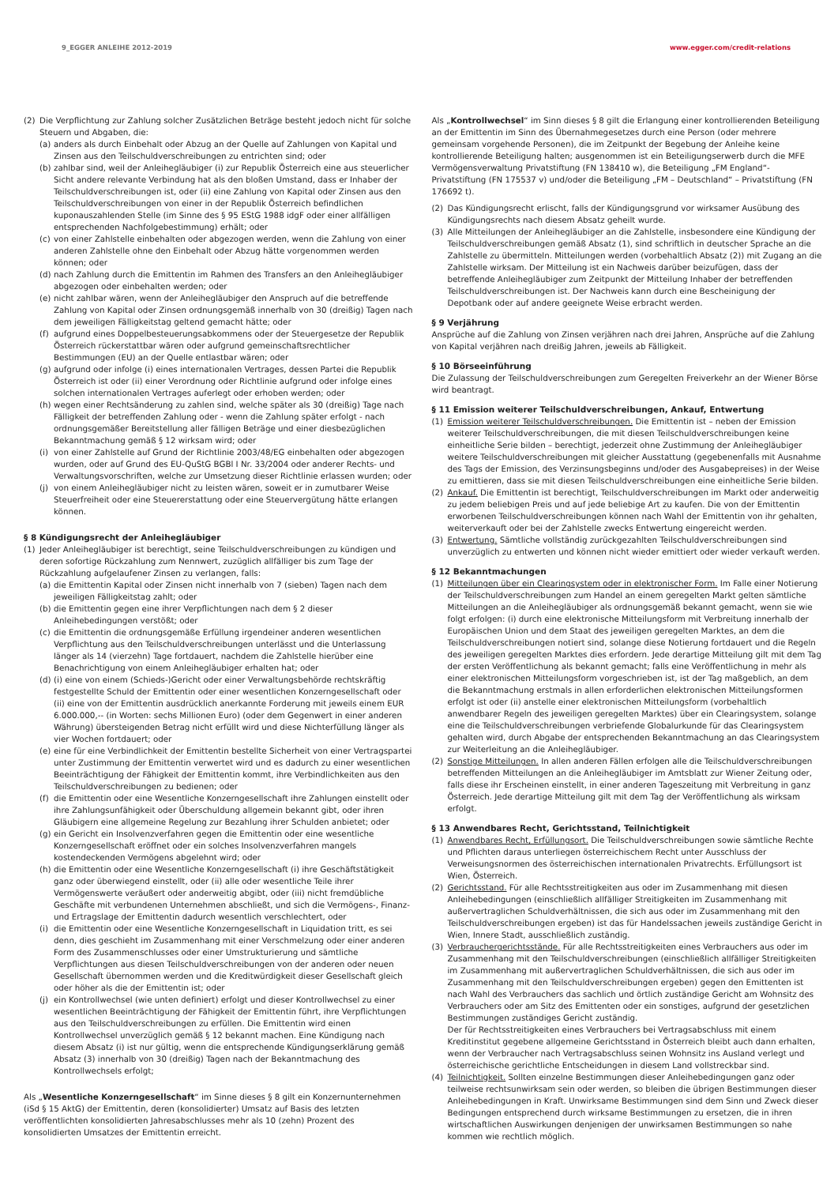9_EGGER ANLEIHE 2012-2019 www.egger.com/credit-relations
(2) Die Verpflichtung zur Zahlung solcher Zusätzlichen Beträge besteht jedoch nicht für solche Steuern und Abgaben, die:
(a) anders als durch Einbehalt oder Abzug an der Quelle auf Zahlungen von Kapital und Zinsen aus den Teilschuldverschreibungen zu entrichten sind; oder
(b) zahlbar sind, weil der Anleihegläubiger (i) zur Republik Österreich eine aus steuerlicher Sicht andere relevante Verbindung hat als den bloßen Umstand, dass er Inhaber der Teilschuldverschreibungen ist, oder (ii) eine Zahlung von Kapital oder Zinsen aus den Teilschuldverschreibungen von einer in der Republik Österreich befindlichen kuponauszahlenden Stelle (im Sinne des § 95 EStG 1988 idgF oder einer allfälligen entsprechenden Nachfolgebestimmung) erhält; oder
(c) von einer Zahlstelle einbehalten oder abgezogen werden, wenn die Zahlung von einer anderen Zahlstelle ohne den Einbehalt oder Abzug hätte vorgenommen werden können; oder
(d) nach Zahlung durch die Emittentin im Rahmen des Transfers an den Anleihegläubiger abgezogen oder einbehalten werden; oder
(e) nicht zahlbar wären, wenn der Anleihegläubiger den Anspruch auf die betreffende Zahlung von Kapital oder Zinsen ordnungsgemäß innerhalb von 30 (dreißig) Tagen nach dem jeweiligen Fälligkeitstag geltend gemacht hätte; oder
(f) aufgrund eines Doppelbesteuerungsabkommens oder der Steuergesetze der Republik Österreich rückerstattbar wären oder aufgrund gemeinschaftsrechtlicher Bestimmungen (EU) an der Quelle entlastbar wären; oder
(g) aufgrund oder infolge (i) eines internationalen Vertrages, dessen Partei die Republik Österreich ist oder (ii) einer Verordnung oder Richtlinie aufgrund oder infolge eines solchen internationalen Vertrages auferlegt oder erhoben werden; oder
(h) wegen einer Rechtsänderung zu zahlen sind, welche später als 30 (dreißig) Tage nach Fälligkeit der betreffenden Zahlung oder - wenn die Zahlung später erfolgt - nach ordnungsgemäßer Bereitstellung aller fälligen Beträge und einer diesbezüglichen Bekanntmachung gemäß § 12 wirksam wird; oder
(i) von einer Zahlstelle auf Grund der Richtlinie 2003/48/EG einbehalten oder abgezogen wurden, oder auf Grund des EU-QuStG BGBl I Nr. 33/2004 oder anderer Rechts- und Verwaltungsvorschriften, welche zur Umsetzung dieser Richtlinie erlassen wurden; oder
(j) von einem Anleihegläubiger nicht zu leisten wären, soweit er in zumutbarer Weise Steuerfreiheit oder eine Steuererstattung oder eine Steuervergütung hätte erlangen können.
§ 8 Kündigungsrecht der Anleihegläubiger
(1) Jeder Anleihegläubiger ist berechtigt, seine Teilschuldverschreibungen zu kündigen und deren sofortige Rückzahlung zum Nennwert, zuzüglich allfälliger bis zum Tage der Rückzahlung aufgelaufener Zinsen zu verlangen, falls:
(a) die Emittentin Kapital oder Zinsen nicht innerhalb von 7 (sieben) Tagen nach dem jeweiligen Fälligkeitstag zahlt; oder
(b) die Emittentin gegen eine ihrer Verpflichtungen nach dem § 2 dieser Anleihebedingungen verstößt; oder
(c) die Emittentin die ordnungsgemäße Erfüllung irgendeiner anderen wesentlichen Verpflichtung aus den Teilschuldverschreibungen unterlässt und die Unterlassung länger als 14 (vierzehn) Tage fortdauert, nachdem die Zahlstelle hierüber eine Benachrichtigung von einem Anleihegläubiger erhalten hat; oder
(d) (i) eine von einem (Schieds-)Gericht oder einer Verwaltungsbehörde rechtskräftig festgestellte Schuld der Emittentin oder einer wesentlichen Konzerngesellschaft oder (ii) eine von der Emittentin ausdrücklich anerkannte Forderung mit jeweils einem EUR 6.000.000,-- (in Worten: sechs Millionen Euro) (oder dem Gegenwert in einer anderen Währung) übersteigenden Betrag nicht erfüllt wird und diese Nichterfüllung länger als vier Wochen fortdauert; oder
(e) eine für eine Verbindlichkeit der Emittentin bestellte Sicherheit von einer Vertragspartei unter Zustimmung der Emittentin verwertet wird und es dadurch zu einer wesentlichen Beeinträchtigung der Fähigkeit der Emittentin kommt, ihre Verbindlichkeiten aus den Teilschuldverschreibungen zu bedienen; oder
(f) die Emittentin oder eine Wesentliche Konzerngesellschaft ihre Zahlungen einstellt oder ihre Zahlungsunfähigkeit oder Überschuldung allgemein bekannt gibt, oder ihren Gläubigern eine allgemeine Regelung zur Bezahlung ihrer Schulden anbietet; oder
(g) ein Gericht ein Insolvenzverfahren gegen die Emittentin oder eine wesentliche Konzerngesellschaft eröffnet oder ein solches Insolvenzverfahren mangels kostendeckenden Vermögens abgelehnt wird; oder
(h) die Emittentin oder eine Wesentliche Konzerngesellschaft (i) ihre Geschäftstätigkeit ganz oder überwiegend einstellt, oder (ii) alle oder wesentliche Teile ihrer Vermögenswerte veräußert oder anderweitig abgibt, oder (iii) nicht fremdübliche Geschäfte mit verbundenen Unternehmen abschließt, und sich die Vermögens-, Finanz- und Ertragslage der Emittentin dadurch wesentlich verschlechtert, oder
(i) die Emittentin oder eine Wesentliche Konzerngesellschaft in Liquidation tritt, es sei denn, dies geschieht im Zusammenhang mit einer Verschmelzung oder einer anderen Form des Zusammenschlusses oder einer Umstrukturierung und sämtliche Verpflichtungen aus diesen Teilschuldverschreibungen von der anderen oder neuen Gesellschaft übernommen werden und die Kreditwürdigkeit dieser Gesellschaft gleich oder höher als die der Emittentin ist; oder
(j) ein Kontrollwechsel (wie unten definiert) erfolgt und dieser Kontrollwechsel zu einer wesentlichen Beeinträchtigung der Fähigkeit der Emittentin führt, ihre Verpflichtungen aus den Teilschuldverschreibungen zu erfüllen. Die Emittentin wird einen Kontrollwechsel unverzüglich gemäß § 12 bekannt machen. Eine Kündigung nach diesem Absatz (i) ist nur gültig, wenn die entsprechende Kündigungserklärung gemäß Absatz (3) innerhalb von 30 (dreißig) Tagen nach der Bekanntmachung des Kontrollwechsels erfolgt;
Als „Wesentliche Konzerngesellschaft“ im Sinne dieses § 8 gilt ein Konzernunternehmen (iSd § 15 AktG) der Emittentin, deren (konsolidierter) Umsatz auf Basis des letzten veröffentlichten konsolidierten Jahresabschlusses mehr als 10 (zehn) Prozent des konsolidierten Umsatzes der Emittentin erreicht.
Als „Kontrollwechsel“ im Sinn dieses § 8 gilt die Erlangung einer kontrollierenden Beteiligung an der Emittentin im Sinn des Übernahmegesetzes durch eine Person (oder mehrere gemeinsam vorgehende Personen), die im Zeitpunkt der Begebung der Anleihe keine kontrollierende Beteiligung halten; ausgenommen ist ein Beteiligungserwerb durch die MFE Vermögensverwaltung Privatstiftung (FN 138410 w), die Beteiligung „FM England“-Privatstiftung (FN 175537 v) und/oder die Beteiligung „FM – Deutschland“ – Privatstiftung (FN 176692 t).
(2) Das Kündigungsrecht erlischt, falls der Kündigungsgrund vor wirksamer Ausübung des Kündigungsrechts nach diesem Absatz geheilt wurde.
(3) Alle Mitteilungen der Anleihegläubiger an die Zahlstelle, insbesondere eine Kündigung der Teilschuldverschreibungen gemäß Absatz (1), sind schriftlich in deutscher Sprache an die Zahlstelle zu übermitteln. Mitteilungen werden (vorbehaltlich Absatz (2)) mit Zugang an die Zahlstelle wirksam. Der Mitteilung ist ein Nachweis darüber beizufügen, dass der betreffende Anleihegläubiger zum Zeitpunkt der Mitteilung Inhaber der betreffenden Teilschuldverschreibungen ist. Der Nachweis kann durch eine Bescheinigung der Depotbank oder auf andere geeignete Weise erbracht werden.
§ 9 Verjährung
Ansprüche auf die Zahlung von Zinsen verjähren nach drei Jahren, Ansprüche auf die Zahlung von Kapital verjähren nach dreißig Jahren, jeweils ab Fälligkeit.
§ 10 Börseeinführung
Die Zulassung der Teilschuldverschreibungen zum Geregelten Freiverkehr an der Wiener Börse wird beantragt.
§ 11 Emission weiterer Teilschuldverschreibungen, Ankauf, Entwertung
(1) Emission weiterer Teilschuldverschreibungen. Die Emittentin ist – neben der Emission weiterer Teilschuldverschreibungen, die mit diesen Teilschuldverschreibungen keine einheitliche Serie bilden – berechtigt, jederzeit ohne Zustimmung der Anleihegläubiger weitere Teilschuldverschreibungen mit gleicher Ausstattung (gegebenenfalls mit Ausnahme des Tags der Emission, des Verzinsungsbeginns und/oder des Ausgabepreises) in der Weise zu emittieren, dass sie mit diesen Teilschuldverschreibungen eine einheitliche Serie bilden.
(2) Ankauf. Die Emittentin ist berechtigt, Teilschuldverschreibungen im Markt oder anderweitig zu jedem beliebigen Preis und auf jede beliebige Art zu kaufen. Die von der Emittentin erworbenen Teilschuldverschreibungen können nach Wahl der Emittentin von ihr gehalten, weiterverkauft oder bei der Zahlstelle zwecks Entwertung eingereicht werden.
(3) Entwertung. Sämtliche vollständig zurückgezahlten Teilschuldverschreibungen sind unverzüglich zu entwerten und können nicht wieder emittiert oder wieder verkauft werden.
§ 12 Bekanntmachungen
(1) Mitteilungen über ein Clearingsystem oder in elektronischer Form. Im Falle einer Notierung der Teilschuldverschreibungen zum Handel an einem geregelten Markt gelten sämtliche Mitteilungen an die Anleihegläubiger als ordnungsgemäß bekannt gemacht, wenn sie wie folgt erfolgen: (i) durch eine elektronische Mitteilungsform mit Verbreitung innerhalb der Europäischen Union und dem Staat des jeweiligen geregelten Marktes, an dem die Teilschuldverschreibungen notiert sind, solange diese Notierung fortdauert und die Regeln des jeweiligen geregelten Marktes dies erfordern. Jede derartige Mitteilung gilt mit dem Tag der ersten Veröffentlichung als bekannt gemacht; falls eine Veröffentlichung in mehr als einer elektronischen Mitteilungsform vorgeschrieben ist, ist der Tag maßgeblich, an dem die Bekanntmachung erstmals in allen erforderlichen elektronischen Mitteilungsformen erfolgt ist oder (ii) anstelle einer elektronischen Mitteilungsform (vorbehaltlich anwendbarer Regeln des jeweiligen geregelten Marktes) über ein Clearingsystem, solange eine die Teilschuldverschreibungen verbriefende Globalurkunde für das Clearingsystem gehalten wird, durch Abgabe der entsprechenden Bekanntmachung an das Clearingsystem zur Weiterleitung an die Anleihegläubiger.
(2) Sonstige Mitteilungen. In allen anderen Fällen erfolgen alle die Teilschuldverschreibungen betreffenden Mitteilungen an die Anleihegläubiger im Amtsblatt zur Wiener Zeitung oder, falls diese ihr Erscheinen einstellt, in einer anderen Tageszeitung mit Verbreitung in ganz Österreich. Jede derartige Mitteilung gilt mit dem Tag der Veröffentlichung als wirksam erfolgt.
§ 13 Anwendbares Recht, Gerichtsstand, Teilnichtigkeit
(1) Anwendbares Recht, Erfüllungsort. Die Teilschuldverschreibungen sowie sämtliche Rechte und Pflichten daraus unterliegen österreichischem Recht unter Ausschluss der Verweisungsnormen des österreichischen internationalen Privatrechts. Erfüllungsort ist Wien, Österreich.
(2) Gerichtsstand. Für alle Rechtsstreitigkeiten aus oder im Zusammenhang mit diesen Anleihebedingungen (einschließlich allfälliger Streitigkeiten im Zusammenhang mit außervertraglichen Schuldverhältnissen, die sich aus oder im Zusammenhang mit den Teilschuldverschreibungen ergeben) ist das für Handelssachen jeweils zuständige Gericht in Wien, Innere Stadt, ausschließlich zuständig.
(3) Verbrauchergerichtsstände. Für alle Rechtsstreitigkeiten eines Verbrauchers aus oder im Zusammenhang mit den Teilschuldverschreibungen (einschließlich allfälliger Streitigkeiten im Zusammenhang mit außervertraglichen Schuldverhältnissen, die sich aus oder im Zusammenhang mit den Teilschuldverschreibungen ergeben) gegen den Emittenten ist nach Wahl des Verbrauchers das sachlich und örtlich zuständige Gericht am Wohnsitz des Verbrauchers oder am Sitz des Emittenten oder ein sonstiges, aufgrund der gesetzlichen Bestimmungen zuständiges Gericht zuständig.
Der für Rechtsstreitigkeiten eines Verbrauchers bei Vertragsabschluss mit einem Kreditinstitut gegebene allgemeine Gerichtsstand in Österreich bleibt auch dann erhalten, wenn der Verbraucher nach Vertragsabschluss seinen Wohnsitz ins Ausland verlegt und österreichische gerichtliche Entscheidungen in diesem Land vollstreckbar sind.
(4) Teilnichtigkeit. Sollten einzelne Bestimmungen dieser Anleihebedingungen ganz oder teilweise rechtsunwirksam sein oder werden, so bleiben die übrigen Bestimmungen dieser Anleihebedingungen in Kraft. Unwirksame Bestimmungen sind dem Sinn und Zweck dieser Bedingungen entsprechend durch wirksame Bestimmungen zu ersetzen, die in ihren wirtschaftlichen Auswirkungen denjenigen der unwirksamen Bestimmungen so nahe kommen wie rechtlich möglich.